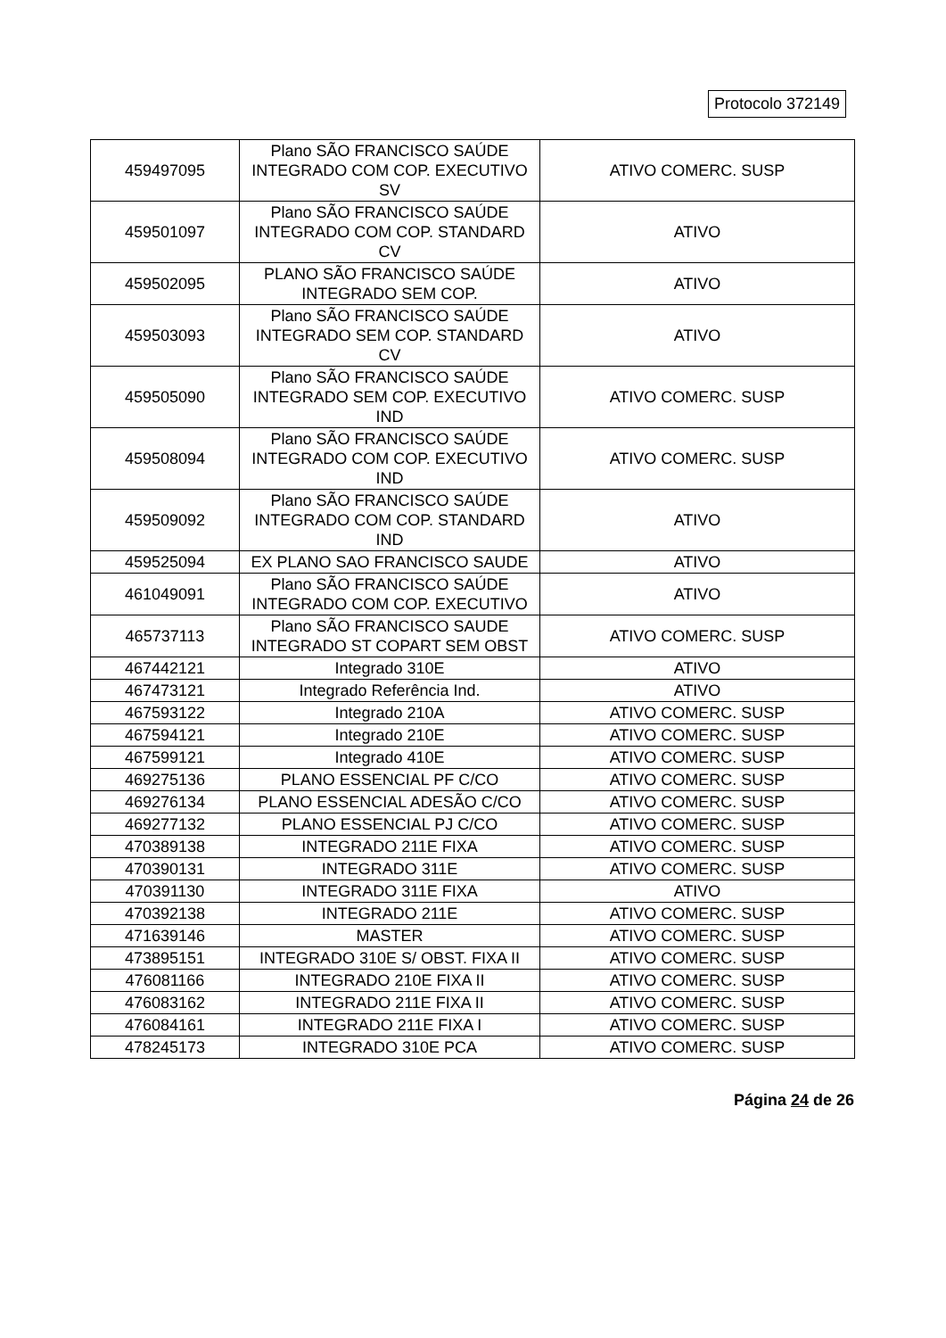Protocolo 372149
| 459497095 | Plano SÃO FRANCISCO SAÚDE INTEGRADO COM COP. EXECUTIVO SV | ATIVO COMERC. SUSP |
| 459501097 | Plano SÃO FRANCISCO SAÚDE INTEGRADO COM COP. STANDARD CV | ATIVO |
| 459502095 | PLANO SÃO FRANCISCO SAÚDE INTEGRADO SEM COP. | ATIVO |
| 459503093 | Plano SÃO FRANCISCO SAÚDE INTEGRADO SEM COP. STANDARD CV | ATIVO |
| 459505090 | Plano SÃO FRANCISCO SAÚDE INTEGRADO SEM COP. EXECUTIVO IND | ATIVO COMERC. SUSP |
| 459508094 | Plano SÃO FRANCISCO SAÚDE INTEGRADO COM COP. EXECUTIVO IND | ATIVO COMERC. SUSP |
| 459509092 | Plano SÃO FRANCISCO SAÚDE INTEGRADO COM COP. STANDARD IND | ATIVO |
| 459525094 | EX PLANO SAO FRANCISCO SAUDE | ATIVO |
| 461049091 | Plano SÃO FRANCISCO SAÚDE INTEGRADO COM COP. EXECUTIVO | ATIVO |
| 465737113 | Plano SÃO FRANCISCO SAUDE INTEGRADO ST COPART SEM OBST | ATIVO COMERC. SUSP |
| 467442121 | Integrado 310E | ATIVO |
| 467473121 | Integrado Referência Ind. | ATIVO |
| 467593122 | Integrado 210A | ATIVO COMERC. SUSP |
| 467594121 | Integrado 210E | ATIVO COMERC. SUSP |
| 467599121 | Integrado 410E | ATIVO COMERC. SUSP |
| 469275136 | PLANO ESSENCIAL PF C/CO | ATIVO COMERC. SUSP |
| 469276134 | PLANO ESSENCIAL ADESÃO C/CO | ATIVO COMERC. SUSP |
| 469277132 | PLANO ESSENCIAL PJ C/CO | ATIVO COMERC. SUSP |
| 470389138 | INTEGRADO 211E FIXA | ATIVO COMERC. SUSP |
| 470390131 | INTEGRADO 311E | ATIVO COMERC. SUSP |
| 470391130 | INTEGRADO 311E FIXA | ATIVO |
| 470392138 | INTEGRADO 211E | ATIVO COMERC. SUSP |
| 471639146 | MASTER | ATIVO COMERC. SUSP |
| 473895151 | INTEGRADO 310E S/ OBST. FIXA II | ATIVO COMERC. SUSP |
| 476081166 | INTEGRADO 210E FIXA II | ATIVO COMERC. SUSP |
| 476083162 | INTEGRADO 211E FIXA II | ATIVO COMERC. SUSP |
| 476084161 | INTEGRADO 211E FIXA I | ATIVO COMERC. SUSP |
| 478245173 | INTEGRADO 310E PCA | ATIVO COMERC. SUSP |
Página 24 de 26